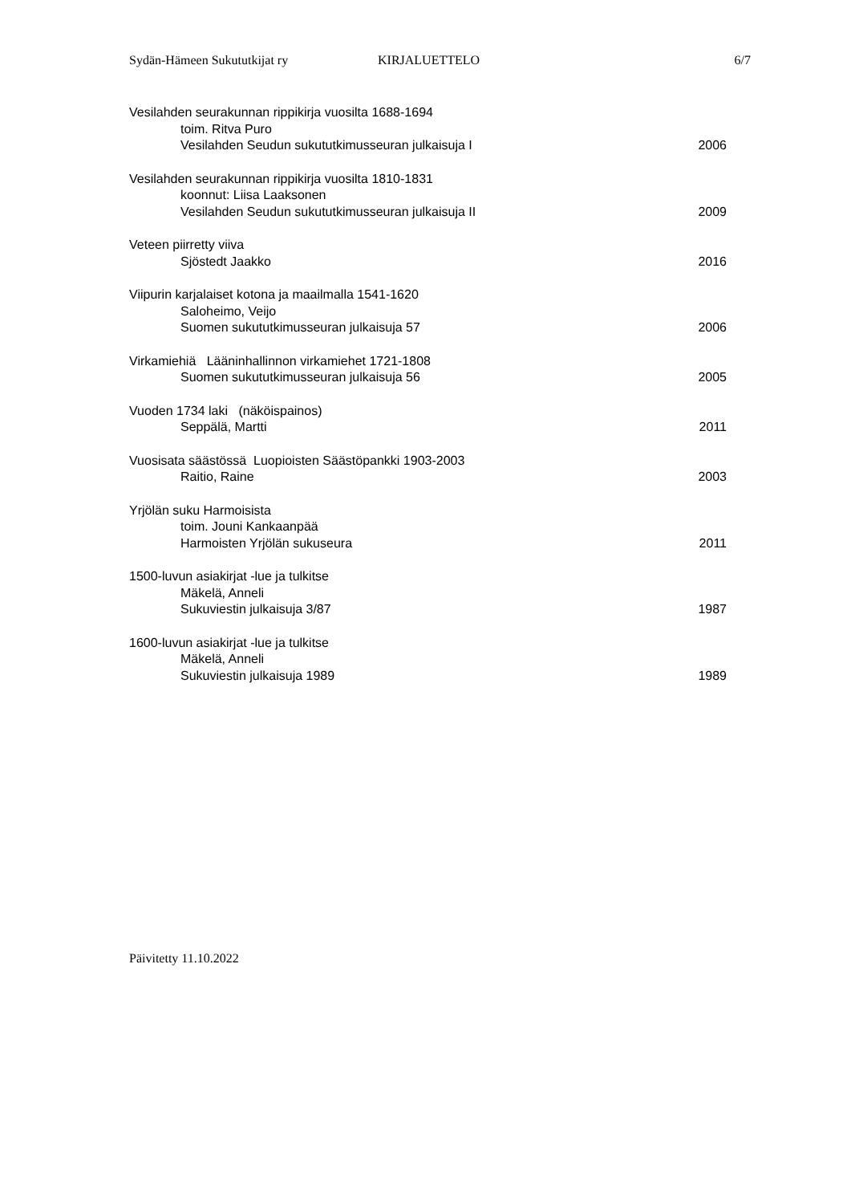Sydän-Hämeen Sukututkijat ry KIRJALUETTELO 6/7
Vesilahden seurakunnan rippikirja vuosilta 1688-1694
toim. Ritva Puro
Vesilahden Seudun sukututkimusseuran julkaisuja I 2006
Vesilahden seurakunnan rippikirja vuosilta 1810-1831
koonnut: Liisa Laaksonen
Vesilahden Seudun sukututkimusseuran julkaisuja II 2009
Veteen piirretty viiva
Sjöstedt Jaakko 2016
Viipurin karjalaiset kotona ja maailmalla 1541-1620
Saloheimo, Veijo
Suomen sukututkimusseuran julkaisuja 57 2006
Virkamiehiä Lääninhallinnon virkamiehet 1721-1808
Suomen sukututkimusseuran julkaisuja 56 2005
Vuoden 1734 laki (näköispainos)
Seppälä, Martti 2011
Vuosisata säästössä Luopioisten Säästöpankki 1903-2003
Raitio, Raine 2003
Yrjölän suku Harmoisista
toim. Jouni Kankaanpää
Harmoisten Yrjölän sukuseura 2011
1500-luvun asiakirjat -lue ja tulkitse
Mäkelä, Anneli
Sukuviestin julkaisuja 3/87 1987
1600-luvun asiakirjat -lue ja tulkitse
Mäkelä, Anneli
Sukuviestin julkaisuja 1989 1989
Päivitetty 11.10.2022